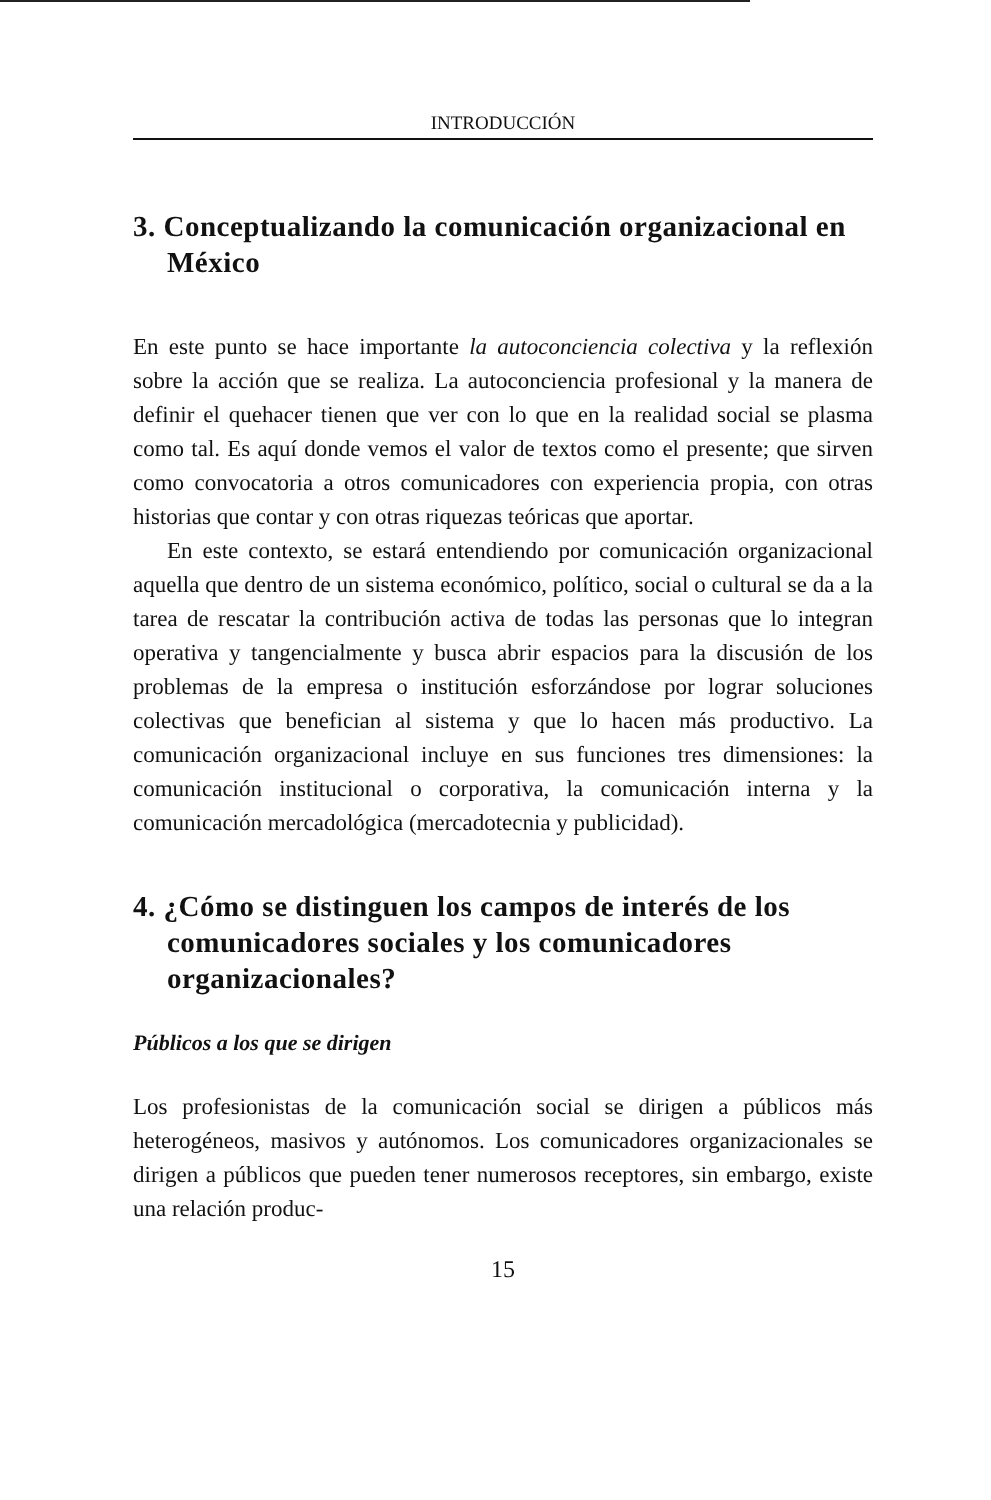INTRODUCCIÓN
3. Conceptualizando la comunicación organizacional en México
En este punto se hace importante la autoconciencia colectiva y la reflexión sobre la acción que se realiza. La autoconciencia profesional y la manera de definir el quehacer tienen que ver con lo que en la realidad social se plasma como tal. Es aquí donde vemos el valor de textos como el presente; que sirven como convocatoria a otros comunicadores con experiencia propia, con otras historias que contar y con otras riquezas teóricas que aportar.
En este contexto, se estará entendiendo por comunicación organizacional aquella que dentro de un sistema económico, político, social o cultural se da a la tarea de rescatar la contribución activa de todas las personas que lo integran operativa y tangencialmente y busca abrir espacios para la discusión de los problemas de la empresa o institución esforzándose por lograr soluciones colectivas que benefician al sistema y que lo hacen más productivo. La comunicación organizacional incluye en sus funciones tres dimensiones: la comunicación institucional o corporativa, la comunicación interna y la comunicación mercadológica (mercadotecnia y publicidad).
4. ¿Cómo se distinguen los campos de interés de los comunicadores sociales y los comunicadores organizacionales?
Públicos a los que se dirigen
Los profesionistas de la comunicación social se dirigen a públicos más heterogéneos, masivos y autónomos. Los comunicadores organizacionales se dirigen a públicos que pueden tener numerosos receptores, sin embargo, existe una relación produc-
15